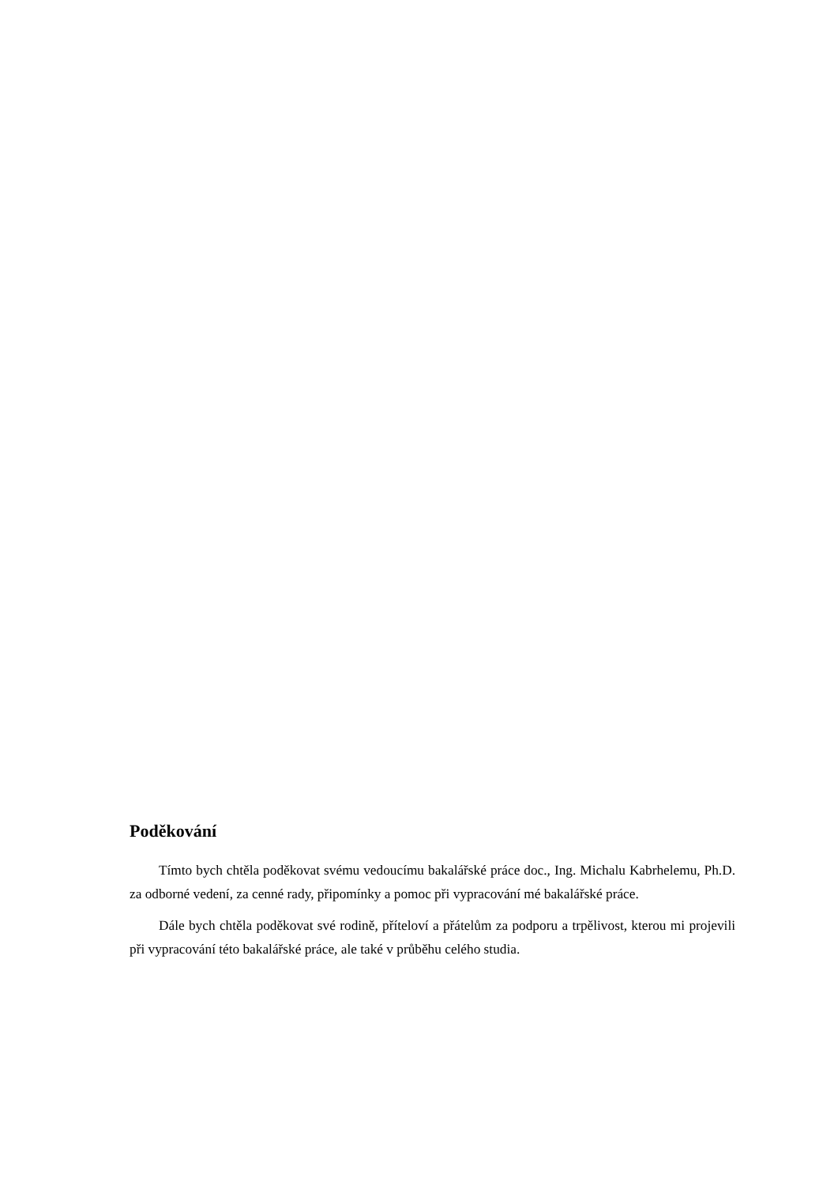Poděkování
Tímto bych chtěla poděkovat svému vedoucímu bakalářské práce doc., Ing. Michalu Kabrhelemu, Ph.D. za odborné vedení, za cenné rady, připomínky a pomoc při vypracování mé bakalářské práce.
Dále bych chtěla poděkovat své rodině, příteloví a přátelům za podporu a trpělivost, kterou mi projevili při vypracování této bakalářské práce, ale také v průběhu celého studia.